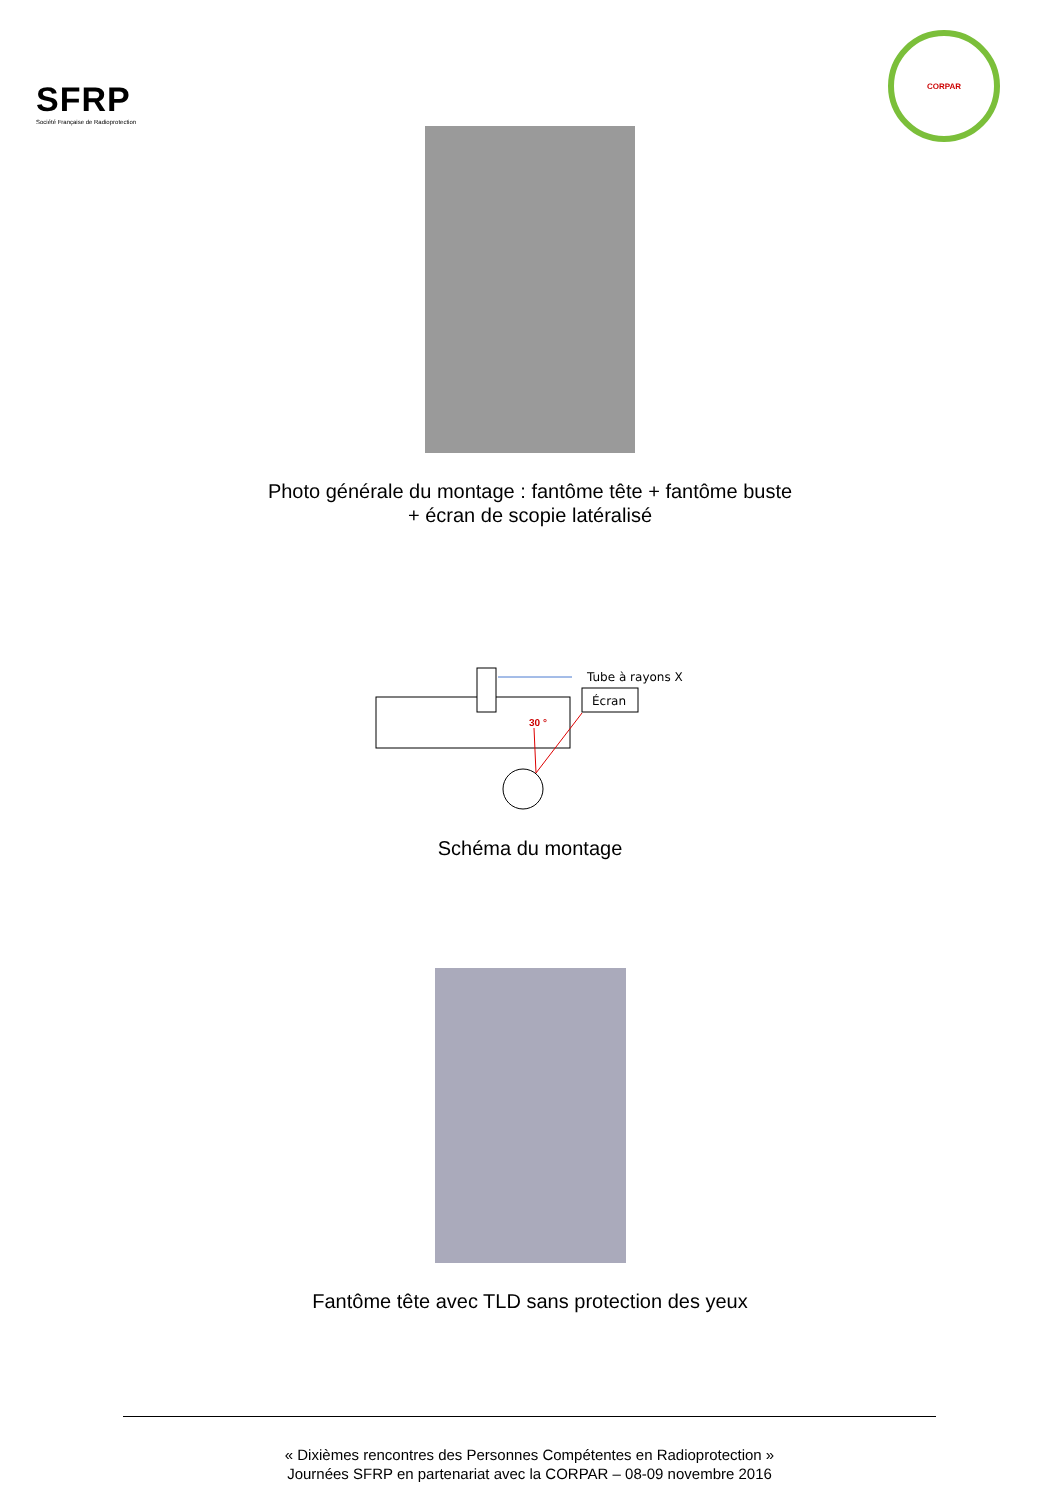SFRP
Société Française de Radioprotection
CORPAR
Photo générale du montage : fantôme tête + fantôme buste
+ écran de scopie latéralisé
Tube à rayons X
Écran
30 °
Schéma du montage
Fantôme tête avec TLD sans protection des yeux
« Dixièmes rencontres des Personnes Compétentes en Radioprotection »
Journées SFRP en partenariat avec la CORPAR – 08-09 novembre 2016